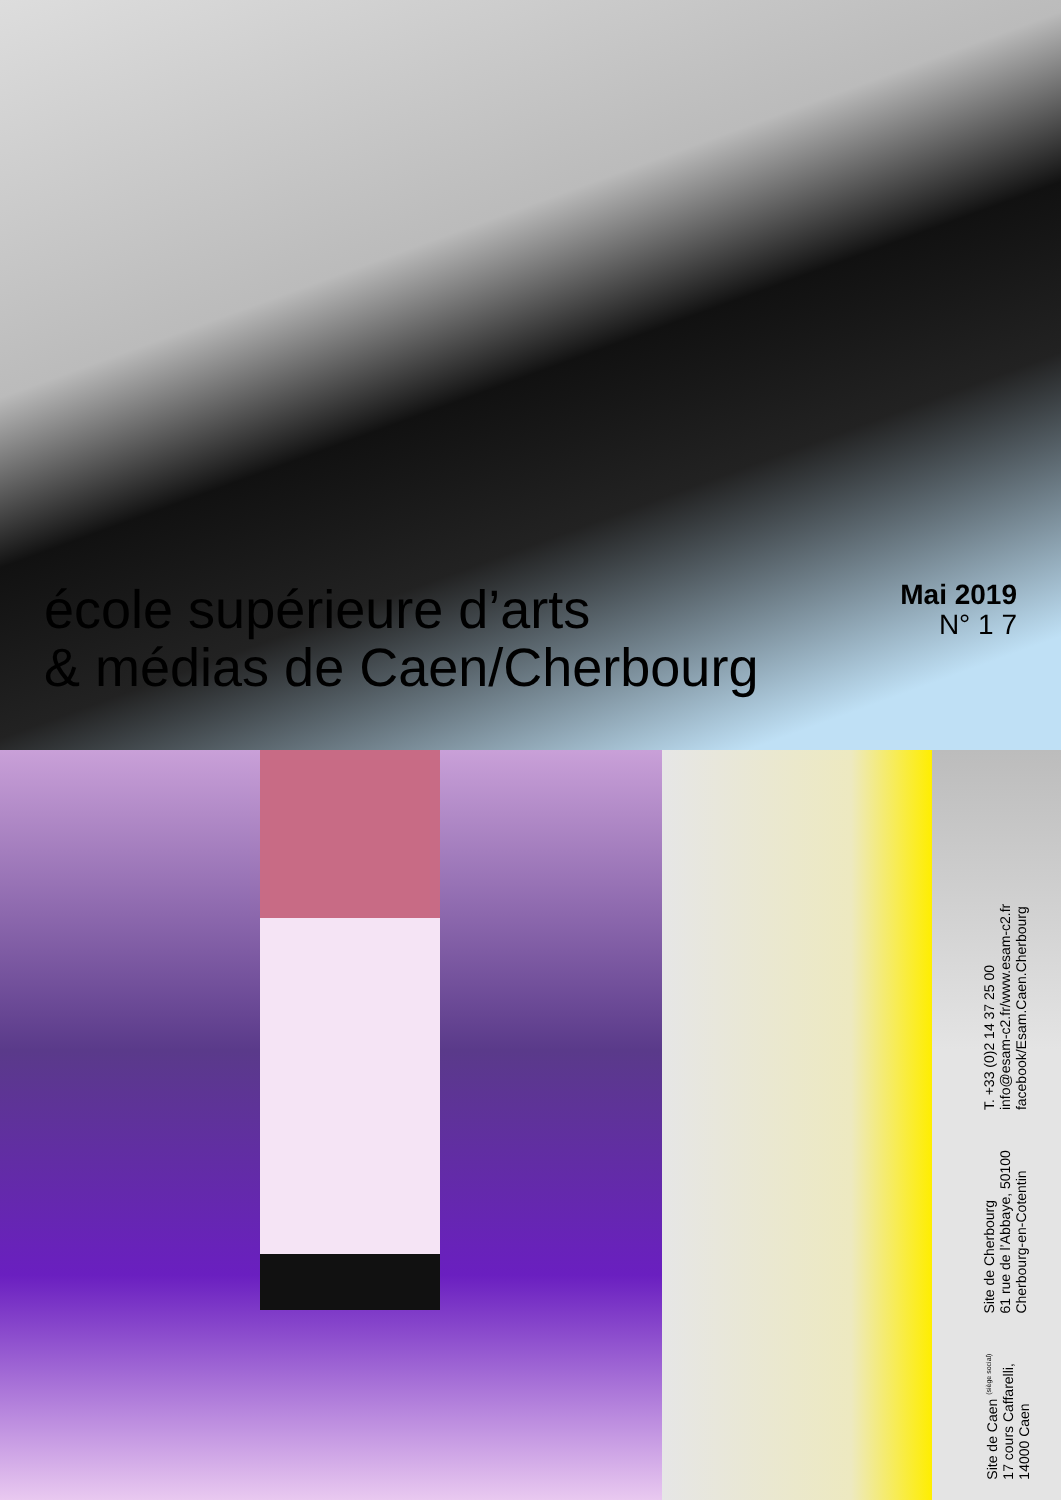école supérieure d’arts
& médias de Caen/Cherbourg
Mai 2019
N° 1 7
Site de Caen <sup>(siège social)</sup>
17 cours Caffarelli,
14000 Caen
Site de Cherbourg
61 rue de l’Abbaye, 50100
Cherbourg-en-Cotentin
T. +33 (0)2 14 37 25 00
info@esam-c2.fr/www.esam-c2.fr
facebook/Esam.Caen.Cherbourg